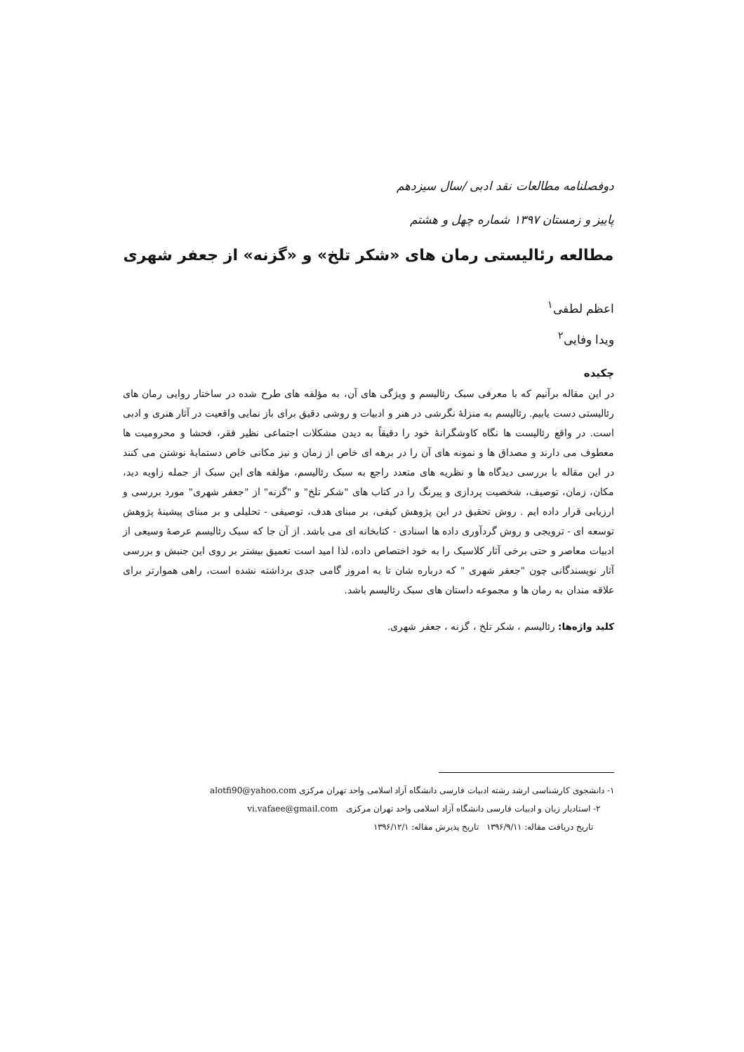دوفصلنامه مطالعات نقد ادبی /سال سیزدهم
پاییز و زمستان ۱۳۹۷ شماره چهل و هشتم
مطالعه رئالیستی رمان های «شکر تلخ» و «گزنه» از جعفر شهری
اعظم لطفی<sup>۱</sup>
ویدا وفایی<sup>۲</sup>
چکیده
در این مقاله برآنیم که با معرفی سبک رئالیسم و ویژگی های آن، به مؤلفه های طرح شده در ساختار روایی رمان های رئالیستی دست یابیم. رئالیسم به منزلۀ نگرشی در هنر و ادبیات و روشی دقیق برای باز نمایی واقعیت در آثار هنری و ادبی است. در واقع رئالیست ها نگاه کاوشگرانۀ خود را دقیقاً به دیدن مشکلات اجتماعی نظیر فقر، فحشا و محرومیت ها معطوف می دارند و مصداق ها و نمونه های آن را در برهه ای خاص از زمان و نیز مکانی خاص دستمایۀ نوشتن می کنند در این مقاله با بررسی دیدگاه ها و نظریه های متعدد راجع به سبک رئالیسم، مؤلفه های این سبک از جمله زاویه دید، مکان، زمان، توصیف، شخصیت پردازی و پیرنگ را در کتاب های "شکر تلخ" و "گزنه" از "جعفر شهری" مورد بررسی و ارزیابی قرار داده ایم . روش تحقیق در این پژوهش کیفی، بر مبنای هدف، توصیفی - تحلیلی و بر مبنای پیشینۀ پژوهش توسعه ای - ترویجی و روش گردآوری داده ها اسنادی - کتابخانه ای می باشد. از آن جا که سبک رئالیسم عرصۀ وسیعی از ادبیات معاصر و حتی برخی آثار کلاسیک را به خود اختصاص داده، لذا امید است تعمیق بیشتر بر روی این جنبش و بررسی آثار نویسندگانی چون "جعفر شهری " که درباره شان تا به امروز گامی جدی برداشته نشده است، راهی هموارتر برای علاقه مندان به رمان ها و مجموعه داستان های سبک رئالیسم باشد.
کلید واژه‌ها: رئالیسم ، شکر تلخ ، گزنه ، جعفر شهری.
۱- دانشجوی کارشناسی ارشد رشته ادبیات فارسی دانشگاه آزاد اسلامی واحد تهران مرکزی alotfi90@yahoo.com
۲- استادیار زبان و ادبیات فارسی دانشگاه آزاد اسلامی واحد تهران مرکزی vi.vafaee@gmail.com
تاریخ دریافت مقاله: ۱۳۹۶/۹/۱۱ تاریخ پذیرش مقاله: ۱۳۹۶/۱۲/۱